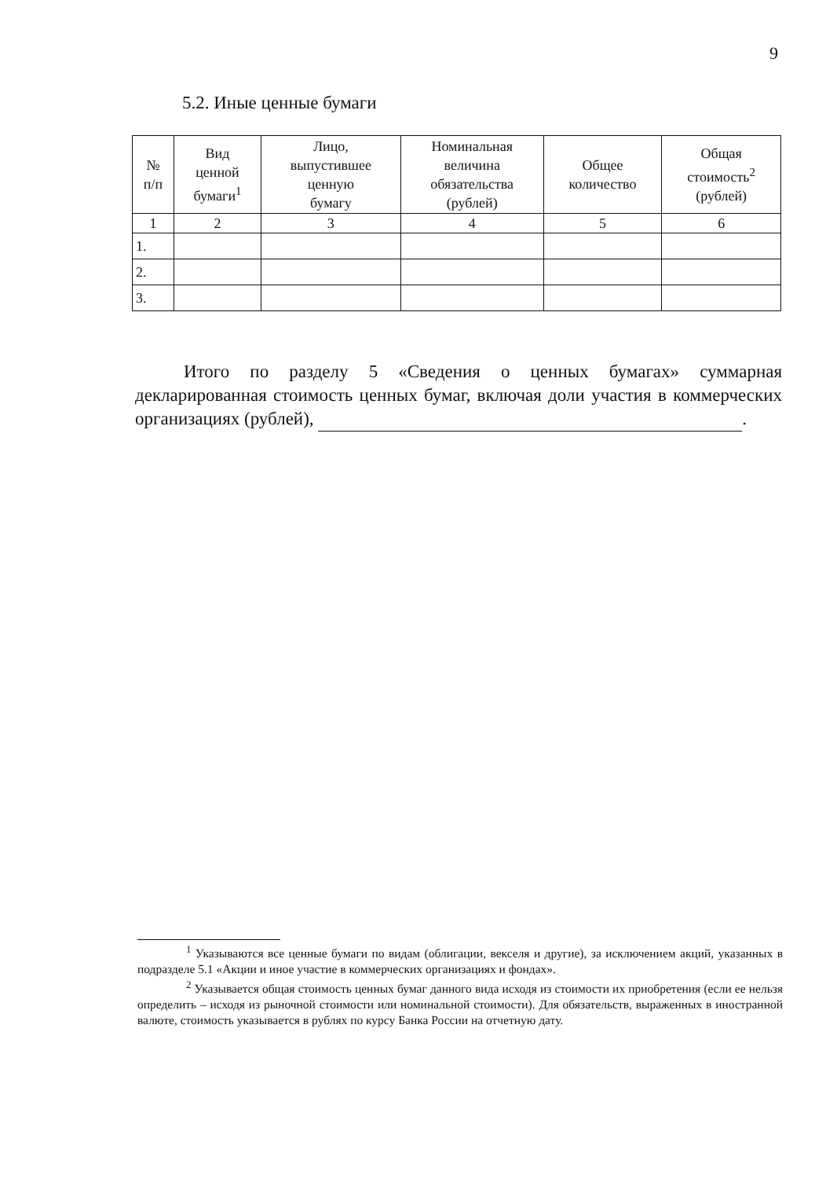9
5.2. Иные ценные бумаги
| № п/п | Вид ценной бумаги<sup>1</sup> | Лицо, выпустившее ценную бумагу | Номинальная величина обязательства (рублей) | Общее количество | Общая стоимость<sup>2</sup> (рублей) |
| --- | --- | --- | --- | --- | --- |
| 1 | 2 | 3 | 4 | 5 | 6 |
| 1. | | | | | |
| 2. | | | | | |
| 3. | | | | | |
Итого по разделу 5 «Сведения о ценных бумагах» суммарная декларированная стоимость ценных бумаг, включая доли участия в коммерческих организациях (рублей), .
<sup>1</sup> Указываются все ценные бумаги по видам (облигации, векселя и другие), за исключением акций, указанных в подразделе 5.1 «Акции и иное участие в коммерческих организациях и фондах».
<sup>2</sup> Указывается общая стоимость ценных бумаг данного вида исходя из стоимости их приобретения (если ее нельзя определить – исходя из рыночной стоимости или номинальной стоимости). Для обязательств, выраженных в иностранной валюте, стоимость указывается в рублях по курсу Банка России на отчетную дату.